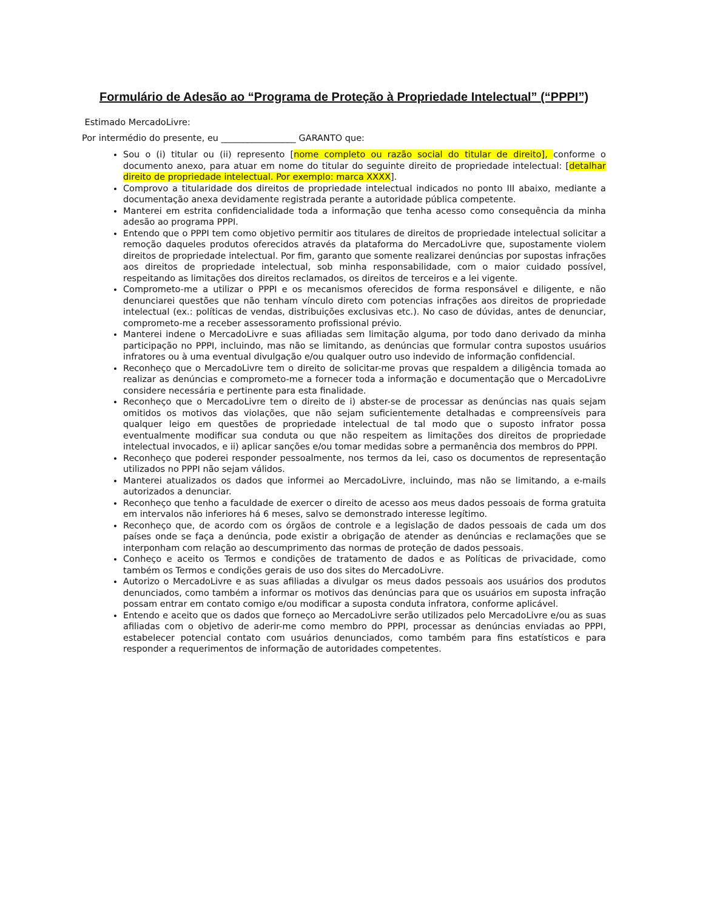Formulário de Adesão ao “Programa de Proteção à Propriedade Intelectual” (“PPPI”)
Estimado MercadoLivre:
Por intermédio do presente, eu _________________ GARANTO que:
Sou o (i) titular ou (ii) represento [nome completo ou razão social do titular de direito], conforme o documento anexo, para atuar em nome do titular do seguinte direito de propriedade intelectual: [detalhar direito de propriedade intelectual. Por exemplo: marca XXXX].
Comprovo a titularidade dos direitos de propriedade intelectual indicados no ponto III abaixo, mediante a documentação anexa devidamente registrada perante a autoridade pública competente.
Manterei em estrita confidencialidade toda a informação que tenha acesso como consequência da minha adesão ao programa PPPI.
Entendo que o PPPI tem como objetivo permitir aos titulares de direitos de propriedade intelectual solicitar a remoção daqueles produtos oferecidos através da plataforma do MercadoLivre que, supostamente violem direitos de propriedade intelectual. Por fim, garanto que somente realizarei denúncias por supostas infrações aos direitos de propriedade intelectual, sob minha responsabilidade, com o maior cuidado possível, respeitando as limitações dos direitos reclamados, os direitos de terceiros e a lei vigente.
Comprometo-me a utilizar o PPPI e os mecanismos oferecidos de forma responsável e diligente, e não denunciarei questões que não tenham vínculo direto com potencias infrações aos direitos de propriedade intelectual (ex.: políticas de vendas, distribuições exclusivas etc.). No caso de dúvidas, antes de denunciar, comprometo-me a receber assessoramento profissional prévio.
Manterei indene o MercadoLivre e suas afiliadas sem limitação alguma, por todo dano derivado da minha participação no PPPI, incluindo, mas não se limitando, as denúncias que formular contra supostos usuários infratores ou à uma eventual divulgação e/ou qualquer outro uso indevido de informação confidencial.
Reconheço que o MercadoLivre tem o direito de solicitar-me provas que respaldem a diligência tomada ao realizar as denúncias e comprometo-me a fornecer toda a informação e documentação que o MercadoLivre considere necessária e pertinente para esta finalidade.
Reconheço que o MercadoLivre tem o direito de i) abster-se de processar as denúncias nas quais sejam omitidos os motivos das violações, que não sejam suficientemente detalhadas e compreensíveis para qualquer leigo em questões de propriedade intelectual de tal modo que o suposto infrator possa eventualmente modificar sua conduta ou que não respeitem as limitações dos direitos de propriedade intelectual invocados, e ii) aplicar sanções e/ou tomar medidas sobre a permanência dos membros do PPPI.
Reconheço que poderei responder pessoalmente, nos termos da lei, caso os documentos de representação utilizados no PPPI não sejam válidos.
Manterei atualizados os dados que informei ao MercadoLivre, incluindo, mas não se limitando, a e-mails autorizados a denunciar.
Reconheço que tenho a faculdade de exercer o direito de acesso aos meus dados pessoais de forma gratuita em intervalos não inferiores há 6 meses, salvo se demonstrado interesse legítimo.
Reconheço que, de acordo com os órgãos de controle e a legislação de dados pessoais de cada um dos países onde se faça a denúncia, pode existir a obrigação de atender as denúncias e reclamações que se interponham com relação ao descumprimento das normas de proteção de dados pessoais.
Conheço e aceito os Termos e condições de tratamento de dados e as Políticas de privacidade, como também os Termos e condições gerais de uso dos sites do MercadoLivre.
Autorizo o MercadoLivre e as suas afiliadas a divulgar os meus dados pessoais aos usuários dos produtos denunciados, como também a informar os motivos das denúncias para que os usuários em suposta infração possam entrar em contato comigo e/ou modificar a suposta conduta infratora, conforme aplicável.
Entendo e aceito que os dados que forneço ao MercadoLivre serão utilizados pelo MercadoLivre e/ou as suas afiliadas com o objetivo de aderir-me como membro do PPPI, processar as denúncias enviadas ao PPPI, estabelecer potencial contato com usuários denunciados, como também para fins estatísticos e para responder a requerimentos de informação de autoridades competentes.